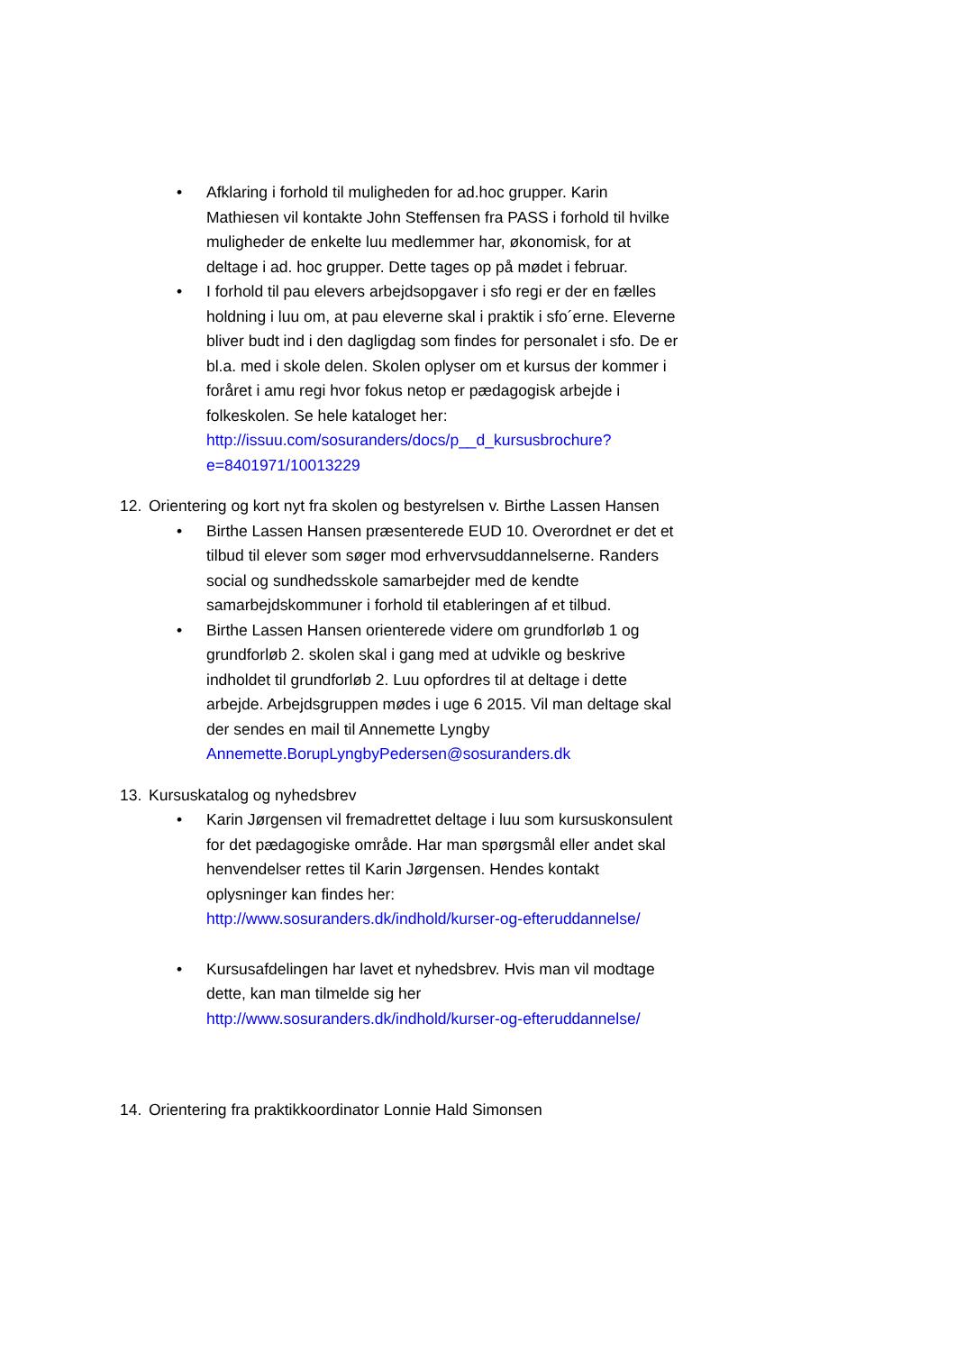• Afklaring i forhold til muligheden for ad.hoc grupper. Karin Mathiesen vil kontakte John Steffensen fra PASS i forhold til hvilke muligheder de enkelte luu medlemmer har, økonomisk, for at deltage i ad. hoc grupper. Dette tages op på mødet i februar.
• I forhold til pau elevers arbejdsopgaver i sfo regi er der en fælles holdning i luu om, at pau eleverne skal i praktik i sfo´erne. Eleverne bliver budt ind i den dagligdag som findes for personalet i sfo. De er bl.a. med i skole delen. Skolen oplyser om et kursus der kommer i foråret i amu regi hvor fokus netop er pædagogisk arbejde i folkeskolen. Se hele kataloget her: http://issuu.com/sosuranders/docs/p__d_kursusbrochure?e=8401971/10013229
12. Orientering og kort nyt fra skolen og bestyrelsen v. Birthe Lassen Hansen
• Birthe Lassen Hansen præsenterede EUD 10. Overordnet er det et tilbud til elever som søger mod erhvervsuddannelserne. Randers social og sundhedsskole samarbejder med de kendte samarbejdskommuner i forhold til etableringen af et tilbud.
• Birthe Lassen Hansen orienterede videre om grundforløb 1 og grundforløb 2. skolen skal i gang med at udvikle og beskrive indholdet til grundforløb 2. Luu opfordres til at deltage i dette arbejde. Arbejdsgruppen mødes i uge 6 2015. Vil man deltage skal der sendes en mail til Annemette Lyngby Annemette.BorupLyngbyPedersen@sosuranders.dk
13. Kursuskatalog og nyhedsbrev
• Karin Jørgensen vil fremadrettet deltage i luu som kursuskonsulent for det pædagogiske område. Har man spørgsmål eller andet skal henvendelser rettes til Karin Jørgensen. Hendes kontakt oplysninger kan findes her: http://www.sosuranders.dk/indhold/kurser-og-efteruddannelse/
• Kursusafdelingen har lavet et nyhedsbrev. Hvis man vil modtage dette, kan man tilmelde sig her http://www.sosuranders.dk/indhold/kurser-og-efteruddannelse/
14. Orientering fra praktikkoordinator Lonnie Hald Simonsen